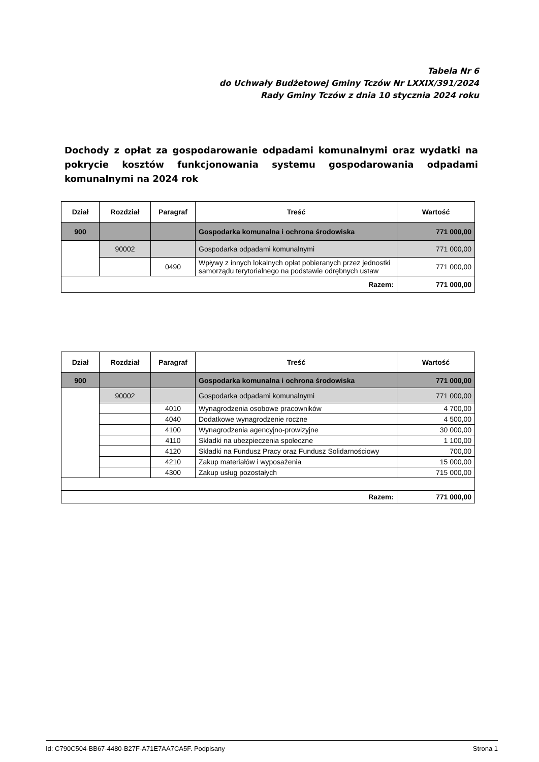Tabela Nr 6
do Uchwały Budżetowej Gminy Tczów Nr LXXIX/391/2024
Rady Gminy Tczów z dnia 10 stycznia 2024 roku
Dochody z opłat za gospodarowanie odpadami komunalnymi oraz wydatki na pokrycie kosztów funkcjonowania systemu gospodarowania odpadami komunalnymi na 2024 rok
| Dział | Rozdział | Paragraf | Treść | Wartość |
| --- | --- | --- | --- | --- |
| 900 | | | Gospodarka komunalna i ochrona środowiska | 771 000,00 |
| | 90002 | | Gospodarka odpadami komunalnymi | 771 000,00 |
| | | 0490 | Wpływy z innych lokalnych opłat pobieranych przez jednostki samorządu terytorialnego na podstawie odrębnych ustaw | 771 000,00 |
| Razem: | | | | 771 000,00 |
| Dział | Rozdział | Paragraf | Treść | Wartość |
| --- | --- | --- | --- | --- |
| 900 | | | Gospodarka komunalna i ochrona środowiska | 771 000,00 |
| | 90002 | | Gospodarka odpadami komunalnymi | 771 000,00 |
| | | 4010 | Wynagrodzenia osobowe pracowników | 4 700,00 |
| | | 4040 | Dodatkowe wynagrodzenie roczne | 4 500,00 |
| | | 4100 | Wynagrodzenia agencyjno-prowizyjne | 30 000,00 |
| | | 4110 | Składki na ubezpieczenia społeczne | 1 100,00 |
| | | 4120 | Składki na Fundusz Pracy oraz Fundusz Solidarnościowy | 700,00 |
| | | 4210 | Zakup materiałów i wyposażenia | 15 000,00 |
| | | 4300 | Zakup usług pozostałych | 715 000,00 |
| Razem: | | | | 771 000,00 |
Id: C790C504-BB67-4480-B27F-A71E7AA7CA5F. Podpisany Strona 1